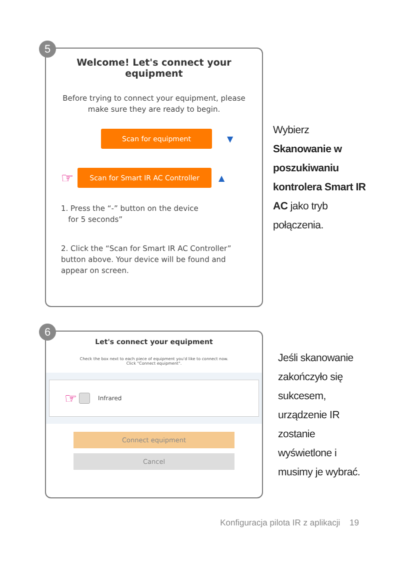5
Welcome! Let's connect your
equipment
Before trying to connect your equipment, please make sure they are ready to begin.
Scan for equipment
▼
☞
Scan for Smart IR AC Controller
▲
1. Press the “-” button on the device
for 5 seconds”
2. Click the “Scan for Smart IR AC Controller” button above. Your device will be found and appear on screen.
Wybierz
Skanowanie w poszukiwaniu kontrolera Smart IR AC jako tryb połączenia.
6
Let's connect your equipment
Check the box next to each piece of equipment you'd like to connect now.
Click "Connect equipment".
☞ Infrared
Connect equipment
Cancel
Jeśli skanowanie zakończyło się sukcesem, urządzenie IR zostanie wyświetlone i musimy je wybrać.
Konfiguracja pilota IR z aplikacji 19